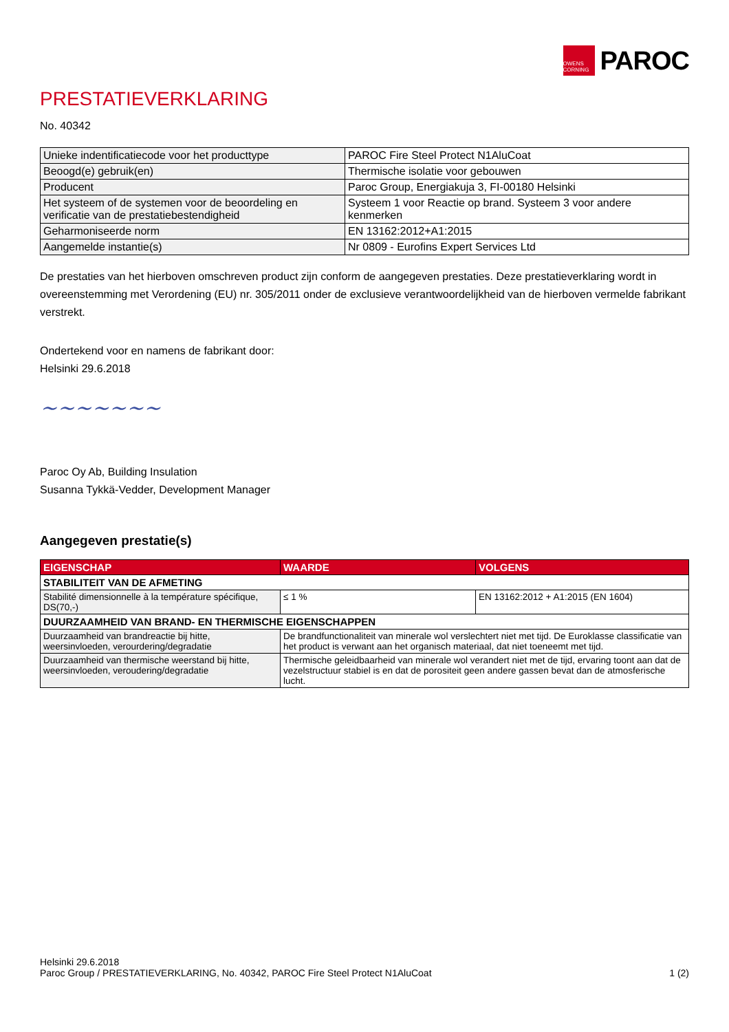OWENS CORNING
PAROC
PRESTATIEVERKLARING
No. 40342
| Unieke indentificatiecode voor het producttype | PAROC Fire Steel Protect N1AluCoat |
| Beoogd(e) gebruik(en) | Thermische isolatie voor gebouwen |
| Producent | Paroc Group, Energiakuja 3, FI-00180 Helsinki |
| Het systeem of de systemen voor de beoordeling en verificatie van de prestatiebestendigheid | Systeem 1 voor Reactie op brand. Systeem 3 voor andere kenmerken |
| Geharmoniseerde norm | EN 13162:2012+A1:2015 |
| Aangemelde instantie(s) | Nr 0809 - Eurofins Expert Services Ltd |
De prestaties van het hierboven omschreven product zijn conform de aangegeven prestaties. Deze prestatieverklaring wordt in overeenstemming met Verordening (EU) nr. 305/2011 onder de exclusieve verantwoordelijkheid van de hierboven vermelde fabrikant verstrekt.
Ondertekend voor en namens de fabrikant door:
Helsinki 29.6.2018
~~~~~~~
Paroc Oy Ab, Building Insulation
Susanna Tykkä-Vedder, Development Manager
Aangegeven prestatie(s)
| EIGENSCHAP | WAARDE | VOLGENS |
| --- | --- | --- |
| STABILITEIT VAN DE AFMETING | | |
| Stabilité dimensionnelle à la température spécifique, DS(70,-) | ≤ 1 % | EN 13162:2012 + A1:2015 (EN 1604) |
| DUURZAAMHEID VAN BRAND- EN THERMISCHE EIGENSCHAPPEN | | |
| Duurzaamheid van brandreactie bij hitte, weersinvloeden, verourdering/degradatie | De brandfunctionaliteit van minerale wol verslechtert niet met tijd. De Euroklasse classificatie van het product is verwant aan het organisch materiaal, dat niet toeneemt met tijd. | |
| Duurzaamheid van thermische weerstand bij hitte, weersinvloeden, veroudering/degradatie | Thermische geleidbaarheid van minerale wol verandert niet met de tijd, ervaring toont aan dat de vezelstructuur stabiel is en dat de porositeit geen andere gassen bevat dan de atmosferische lucht. | |
Helsinki 29.6.2018
Paroc Group / PRESTATIEVERKLARING, No. 40342, PAROC Fire Steel Protect N1AluCoat 1 (2)